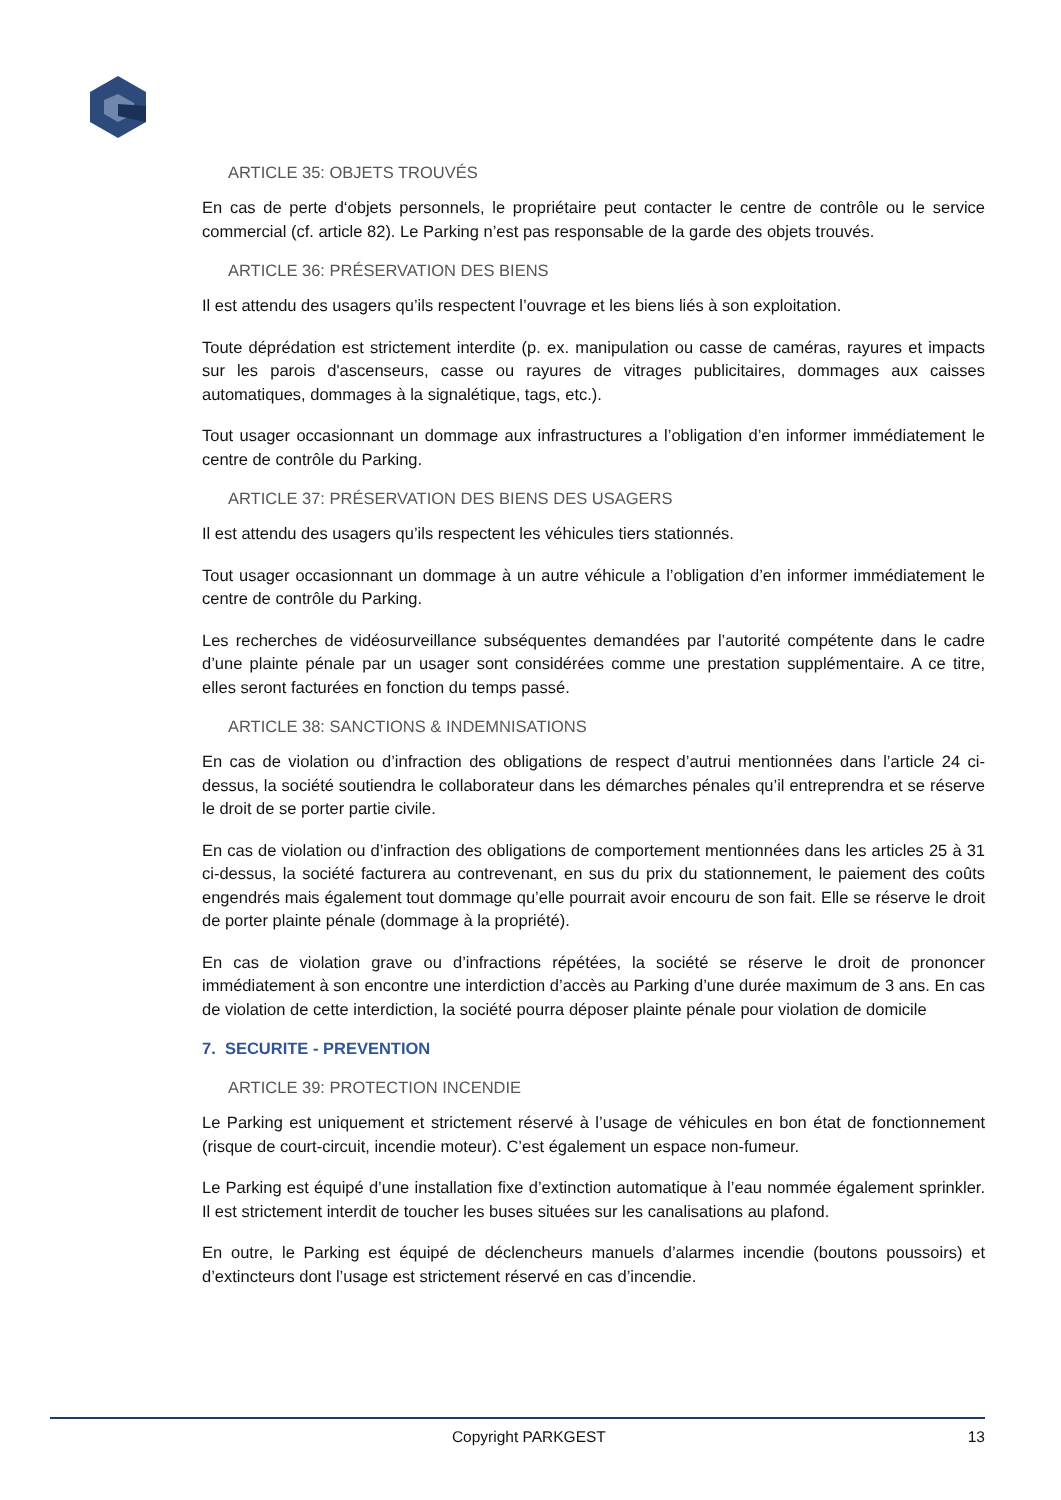ARTICLE 35: OBJETS TROUVÉS
En cas de perte d‘objets personnels, le propriétaire peut contacter le centre de contrôle ou le service commercial (cf. article 82). Le Parking n’est pas responsable de la garde des objets trouvés.
ARTICLE 36: PRÉSERVATION DES BIENS
Il est attendu des usagers qu’ils respectent l’ouvrage et les biens liés à son exploitation.
Toute déprédation est strictement interdite (p. ex. manipulation ou casse de caméras, rayures et impacts sur les parois d'ascenseurs, casse ou rayures de vitrages publicitaires, dommages aux caisses automatiques, dommages à la signalétique, tags, etc.).
Tout usager occasionnant un dommage aux infrastructures a l’obligation d’en informer immédiatement le centre de contrôle du Parking.
ARTICLE 37: PRÉSERVATION DES BIENS DES USAGERS
Il est attendu des usagers qu’ils respectent les véhicules tiers stationnés.
Tout usager occasionnant un dommage à un autre véhicule a l’obligation d’en informer immédiatement le centre de contrôle du Parking.
Les recherches de vidéosurveillance subséquentes demandées par l’autorité compétente dans le cadre d’une plainte pénale par un usager sont considérées comme une prestation supplémentaire. A ce titre, elles seront facturées en fonction du temps passé.
ARTICLE 38: SANCTIONS & INDEMNISATIONS
En cas de violation ou d’infraction des obligations de respect d’autrui mentionnées dans l’article 24 ci-dessus, la société soutiendra le collaborateur dans les démarches pénales qu’il entreprendra et se réserve le droit de se porter partie civile.
En cas de violation ou d’infraction des obligations de comportement mentionnées dans les articles 25 à 31 ci-dessus, la société facturera au contrevenant, en sus du prix du stationnement, le paiement des coûts engendrés mais également tout dommage qu’elle pourrait avoir encouru de son fait. Elle se réserve le droit de porter plainte pénale (dommage à la propriété).
En cas de violation grave ou d’infractions répétées, la société se réserve le droit de prononcer immédiatement à son encontre une interdiction d’accès au Parking d’une durée maximum de 3 ans. En cas de violation de cette interdiction, la société pourra déposer plainte pénale pour violation de domicile
7. SECURITE - PREVENTION
ARTICLE 39: PROTECTION INCENDIE
Le Parking est uniquement et strictement réservé à l’usage de véhicules en bon état de fonctionnement (risque de court-circuit, incendie moteur). C’est également un espace non-fumeur.
Le Parking est équipé d’une installation fixe d’extinction automatique à l’eau nommée également sprinkler. Il est strictement interdit de toucher les buses situées sur les canalisations au plafond.
En outre, le Parking est équipé de déclencheurs manuels d’alarmes incendie (boutons poussoirs) et d’extincteurs dont l’usage est strictement réservé en cas d’incendie.
Copyright PARKGEST 13